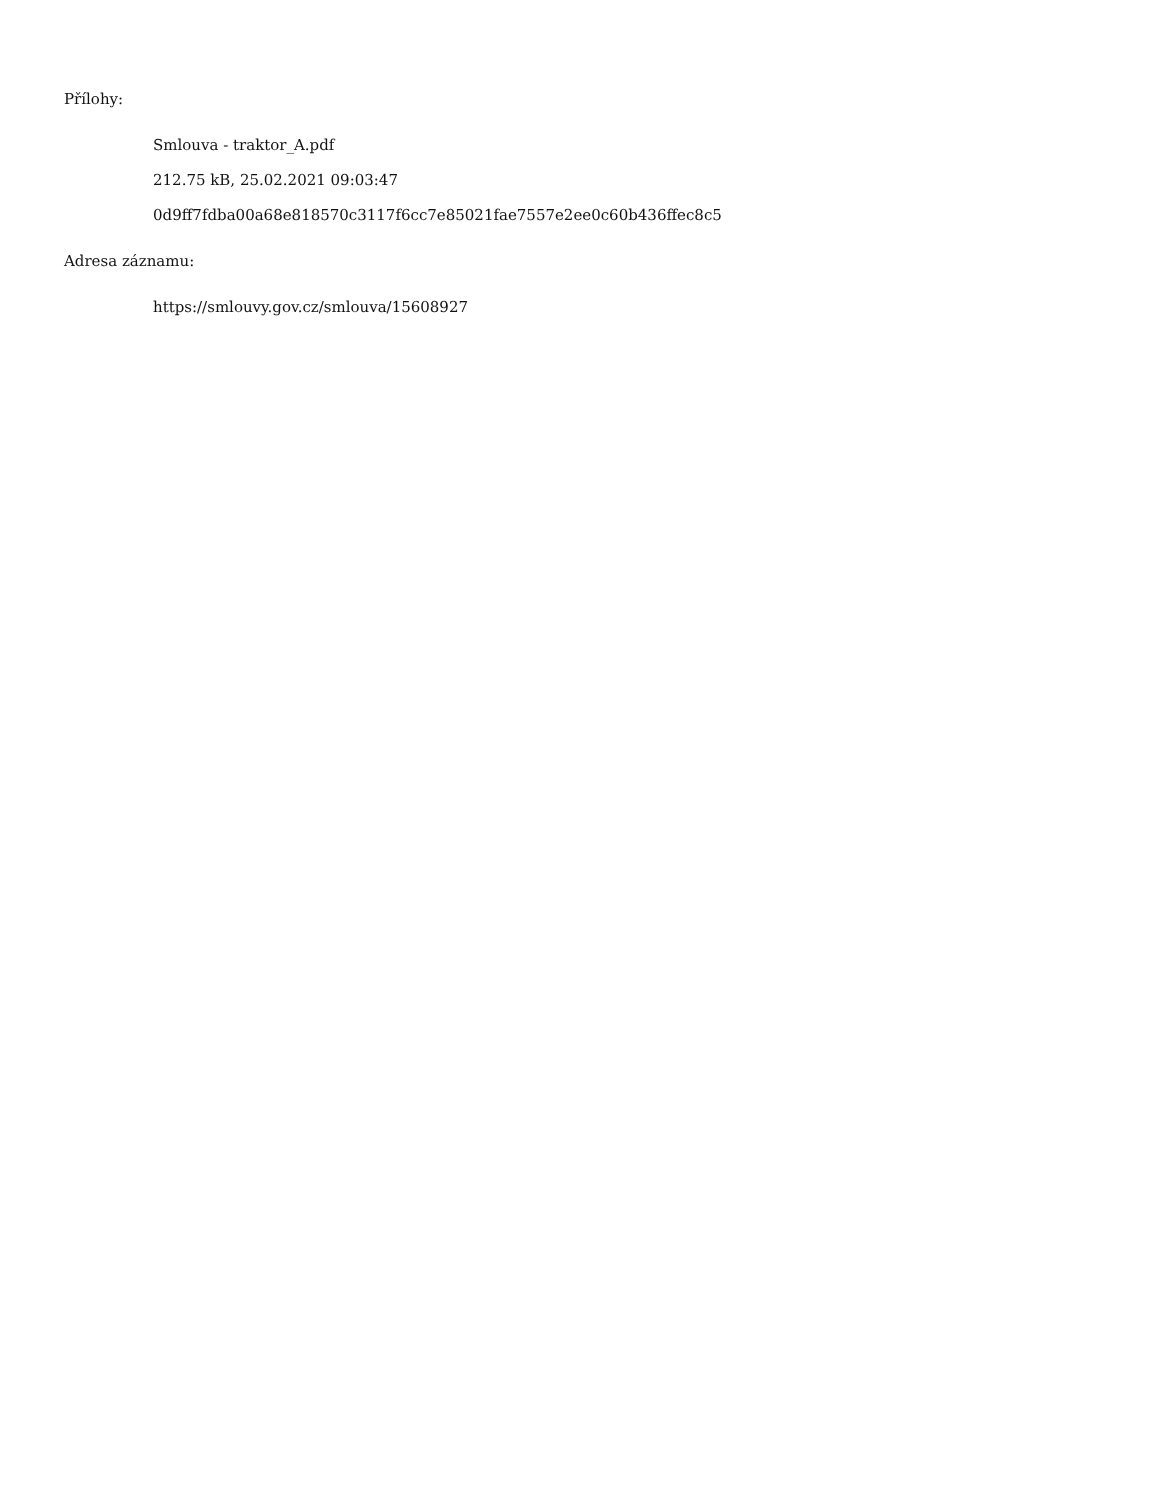Přílohy:
Smlouva - traktor_A.pdf
212.75 kB, 25.02.2021 09:03:47
0d9ff7fdba00a68e818570c3117f6cc7e85021fae7557e2ee0c60b436ffec8c5
Adresa záznamu:
https://smlouvy.gov.cz/smlouva/15608927